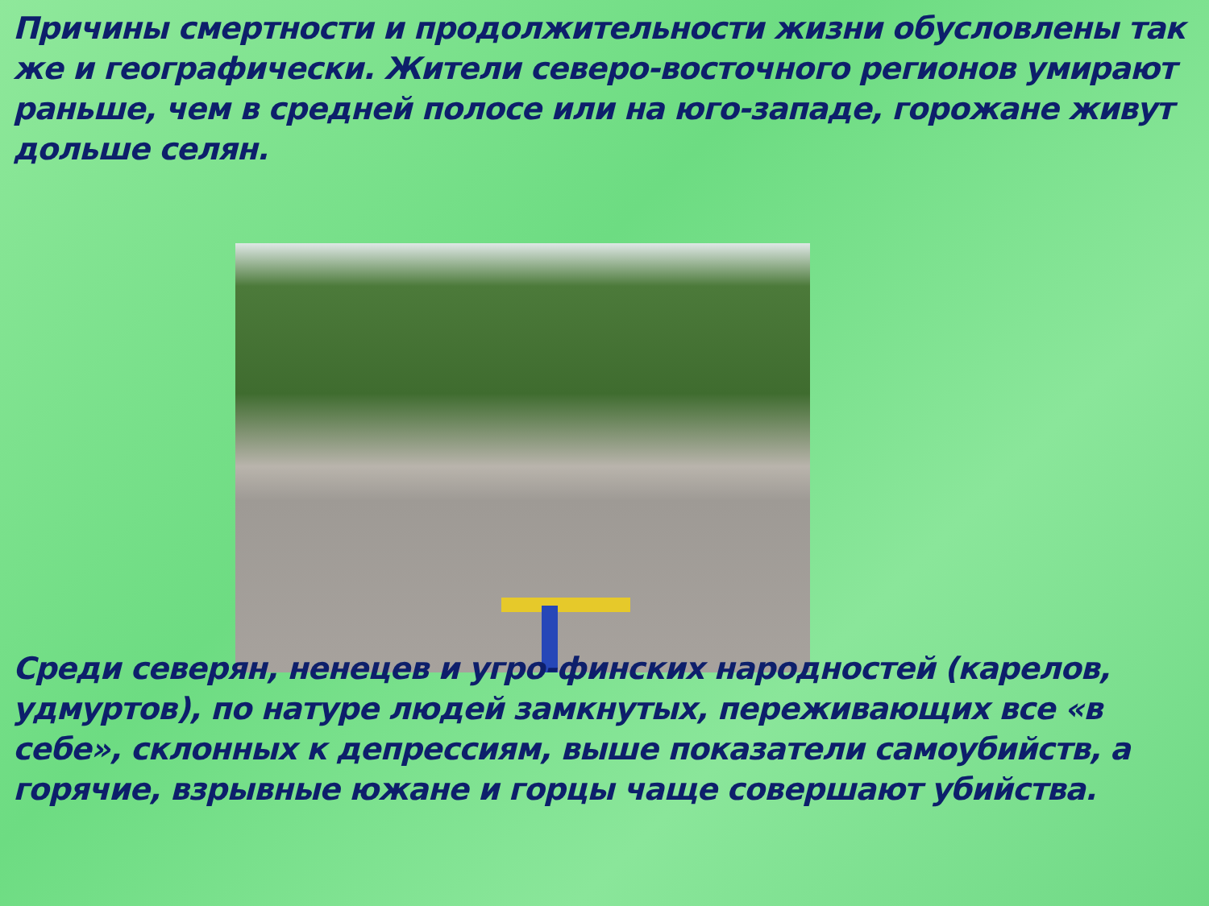Причины смертности и продолжительности жизни обусловлены так же и географически. Жители северо-восточного регионов умирают раньше, чем в средней полосе или на юго-западе, горожане живут дольше селян.
Среди северян, ненецев и угро-финских народностей (карелов, удмуртов), по натуре людей замкнутых, переживающих все «в себе», склонных к депрессиям, выше показатели самоубийств, а горячие, взрывные южане и горцы чаще совершают убийства.